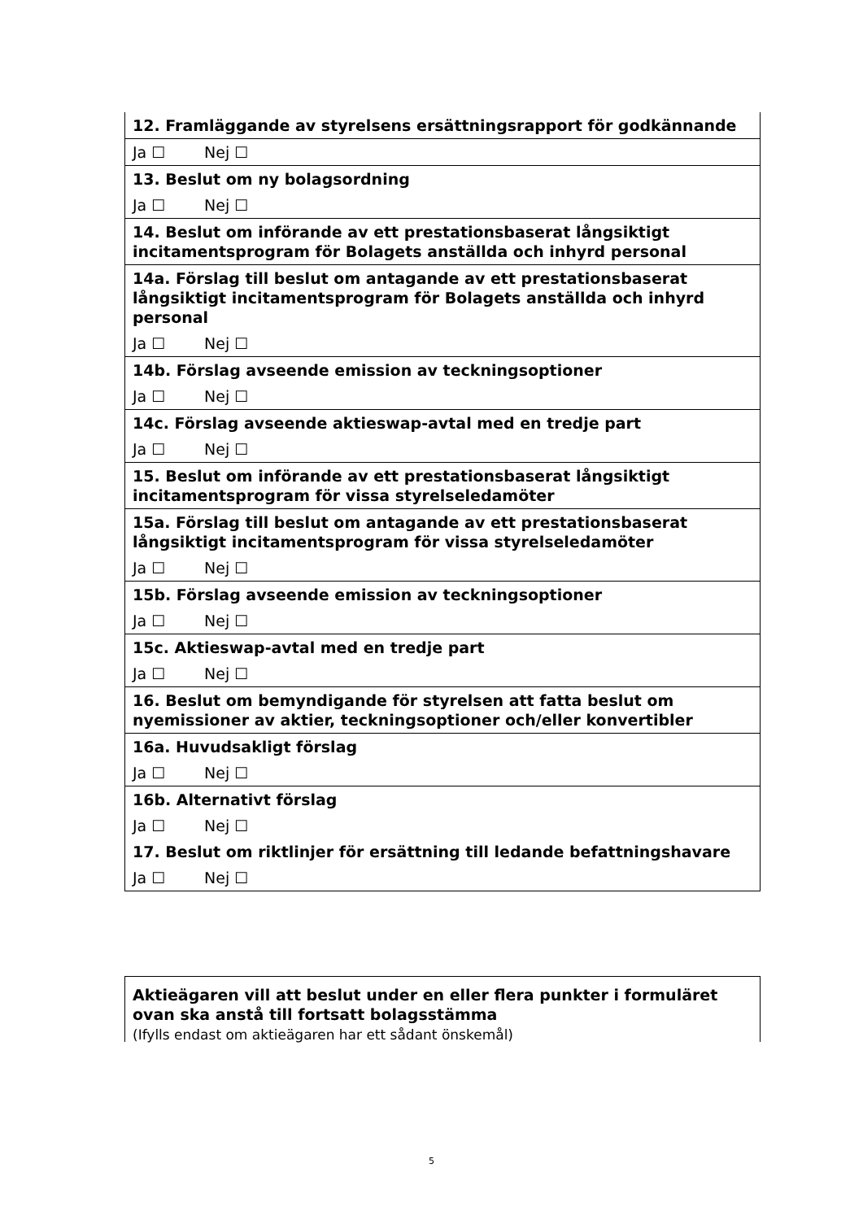| 12. Framläggande av styrelsens ersättningsrapport för godkännande |
| Ja ☐ Nej ☐ |
| 13. Beslut om ny bolagsordning |
| Ja ☐ Nej ☐ |
| 14. Beslut om införande av ett prestationsbaserat långsiktigt incitamentsprogram för Bolagets anställda och inhyrd personal |
| 14a. Förslag till beslut om antagande av ett prestationsbaserat långsiktigt incitamentsprogram för Bolagets anställda och inhyrd personal |
| Ja ☐ Nej ☐ |
| 14b. Förslag avseende emission av teckningsoptioner |
| Ja ☐ Nej ☐ |
| 14c. Förslag avseende aktieswap-avtal med en tredje part |
| Ja ☐ Nej ☐ |
| 15. Beslut om införande av ett prestationsbaserat långsiktigt incitamentsprogram för vissa styrelseledamöter |
| 15a. Förslag till beslut om antagande av ett prestationsbaserat långsiktigt incitamentsprogram för vissa styrelseledamöter |
| Ja ☐ Nej ☐ |
| 15b. Förslag avseende emission av teckningsoptioner |
| Ja ☐ Nej ☐ |
| 15c. Aktieswap-avtal med en tredje part |
| Ja ☐ Nej ☐ |
| 16. Beslut om bemyndigande för styrelsen att fatta beslut om nyemissioner av aktier, teckningsoptioner och/eller konvertibler |
| 16a. Huvudsakligt förslag |
| Ja ☐ Nej ☐ |
| 16b. Alternativt förslag |
| Ja ☐ Nej ☐ |
| 17. Beslut om riktlinjer för ersättning till ledande befattningshavare |
| Ja ☐ Nej ☐ |
| Aktieägaren vill att beslut under en eller flera punkter i formuläret ovan ska anstå till fortsatt bolagsstämma (Ifylls endast om aktieägaren har ett sådant önskemål) |
5